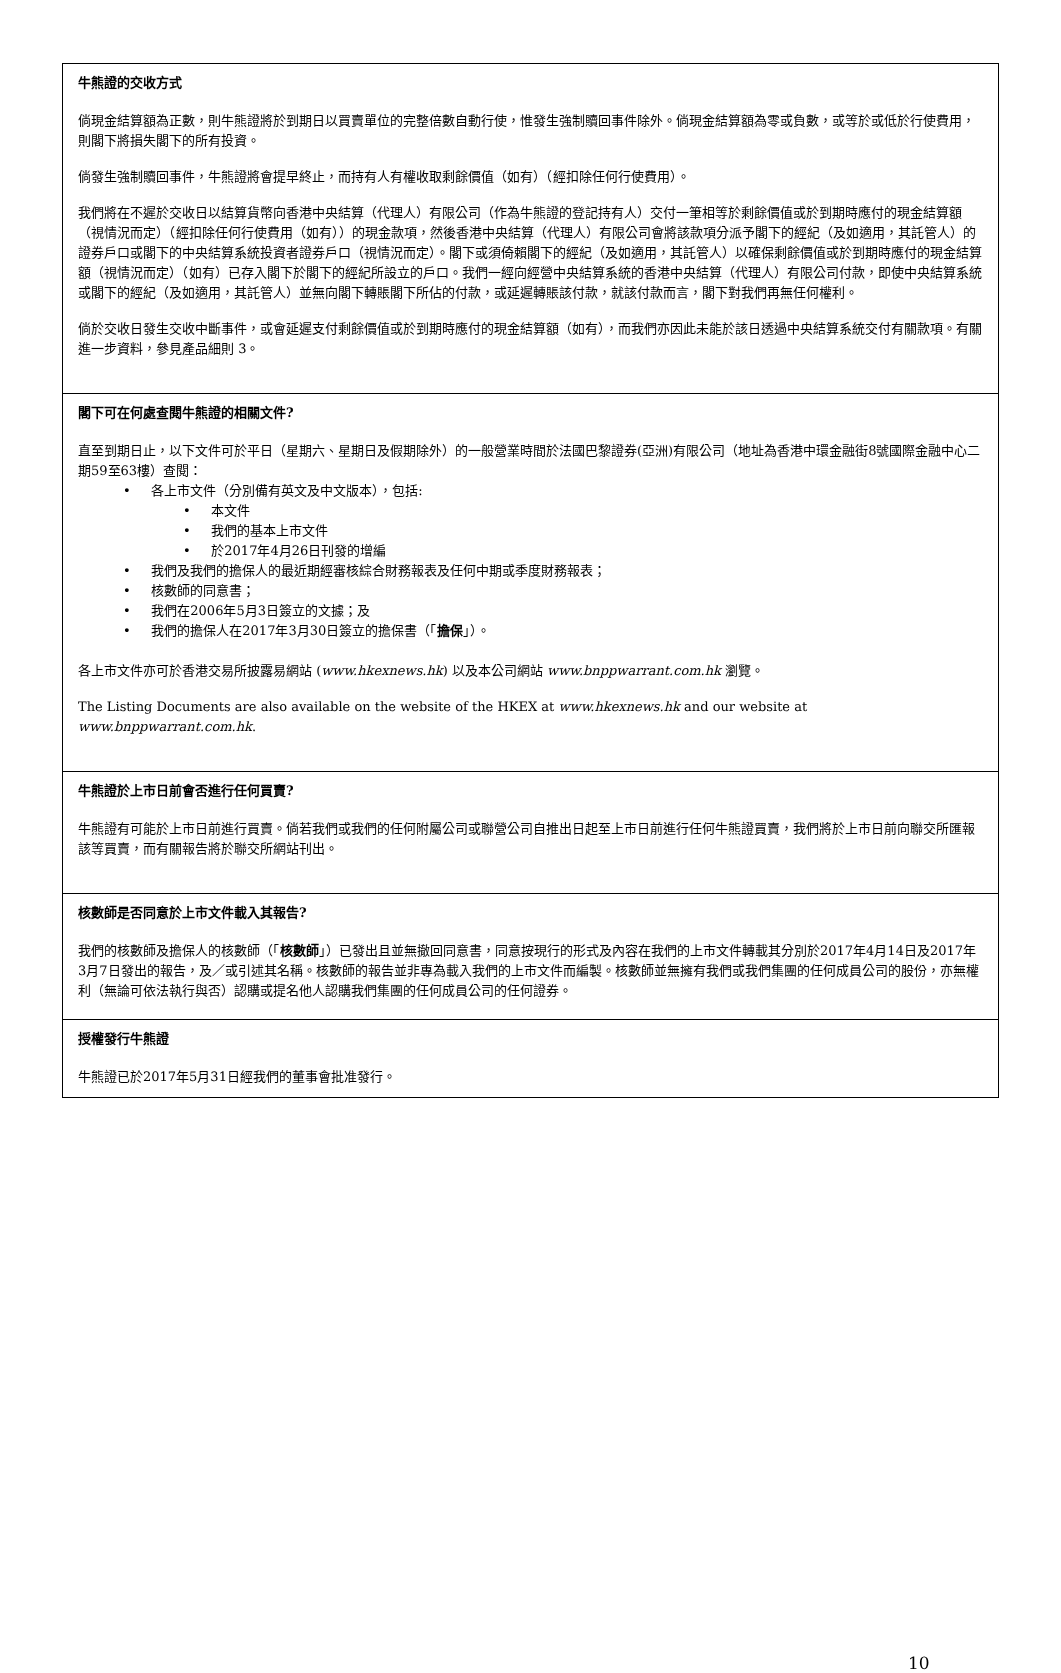牛熊證的交收方式
倘現金結算額為正數，則牛熊證將於到期日以買賣單位的完整倍數自動行使，惟發生強制贖回事件除外。倘現金結算額為零或負數，或等於或低於行使費用，則閣下將損失閣下的所有投資。
倘發生強制贖回事件，牛熊證將會提早終止，而持有人有權收取剩餘價值（如有）（經扣除任何行使費用）。
我們將在不遲於交收日以結算貨幣向香港中央結算（代理人）有限公司（作為牛熊證的登記持有人）交付一筆相等於剩餘價值或於到期時應付的現金結算額（視情況而定）（經扣除任何行使費用（如有））的現金款項，然後香港中央結算（代理人）有限公司會將該款項分派予閣下的經紀（及如適用，其託管人）的證券戶口或閣下的中央結算系統投資者證券戶口（視情況而定）。閣下或須倚賴閣下的經紀（及如適用，其託管人）以確保剩餘價值或於到期時應付的現金結算額（視情況而定）（如有）已存入閣下於閣下的經紀所設立的戶口。我們一經向經營中央結算系統的香港中央結算（代理人）有限公司付款，即使中央結算系統或閣下的經紀（及如適用，其託管人）並無向閣下轉賬閣下所佔的付款，或延遲轉賬該付款，就該付款而言，閣下對我們再無任何權利。
倘於交收日發生交收中斷事件，或會延遲支付剩餘價值或於到期時應付的現金結算額（如有），而我們亦因此未能於該日透過中央結算系統交付有關款項。有關進一步資料，參見產品細則 3。
閣下可在何處查閱牛熊證的相關文件?
直至到期日止，以下文件可於平日（星期六、星期日及假期除外）的一般營業時間於法國巴黎證券(亞洲)有限公司（地址為香港中環金融街8號國際金融中心二期59至63樓）查閱：
• 各上市文件（分別備有英文及中文版本），包括:
• 本文件
• 我們的基本上市文件
• 於2017年4月26日刊發的增編
• 我們及我們的擔保人的最近期經審核綜合財務報表及任何中期或季度財務報表；
• 核數師的同意書；
• 我們在2006年5月3日簽立的文據；及
• 我們的擔保人在2017年3月30日簽立的擔保書（「擔保」）。
各上市文件亦可於香港交易所披露易網站 (www.hkexnews.hk) 以及本公司網站 www.bnppwarrant.com.hk 瀏覽。
The Listing Documents are also available on the website of the HKEX at www.hkexnews.hk and our website at www.bnppwarrant.com.hk.
牛熊證於上市日前會否進行任何買賣?
牛熊證有可能於上市日前進行買賣。倘若我們或我們的任何附屬公司或聯營公司自推出日起至上市日前進行任何牛熊證買賣，我們將於上市日前向聯交所匯報該等買賣，而有關報告將於聯交所網站刊出。
核數師是否同意於上市文件載入其報告?
我們的核數師及擔保人的核數師（「核數師」）已發出且並無撤回同意書，同意按現行的形式及內容在我們的上市文件轉載其分別於2017年4月14日及2017年3月7日發出的報告，及／或引述其名稱。核數師的報告並非專為載入我們的上市文件而編製。核數師並無擁有我們或我們集團的任何成員公司的股份，亦無權利（無論可依法執行與否）認購或提名他人認購我們集團的任何成員公司的任何證券。
授權發行牛熊證
牛熊證已於2017年5月31日經我們的董事會批准發行。
10